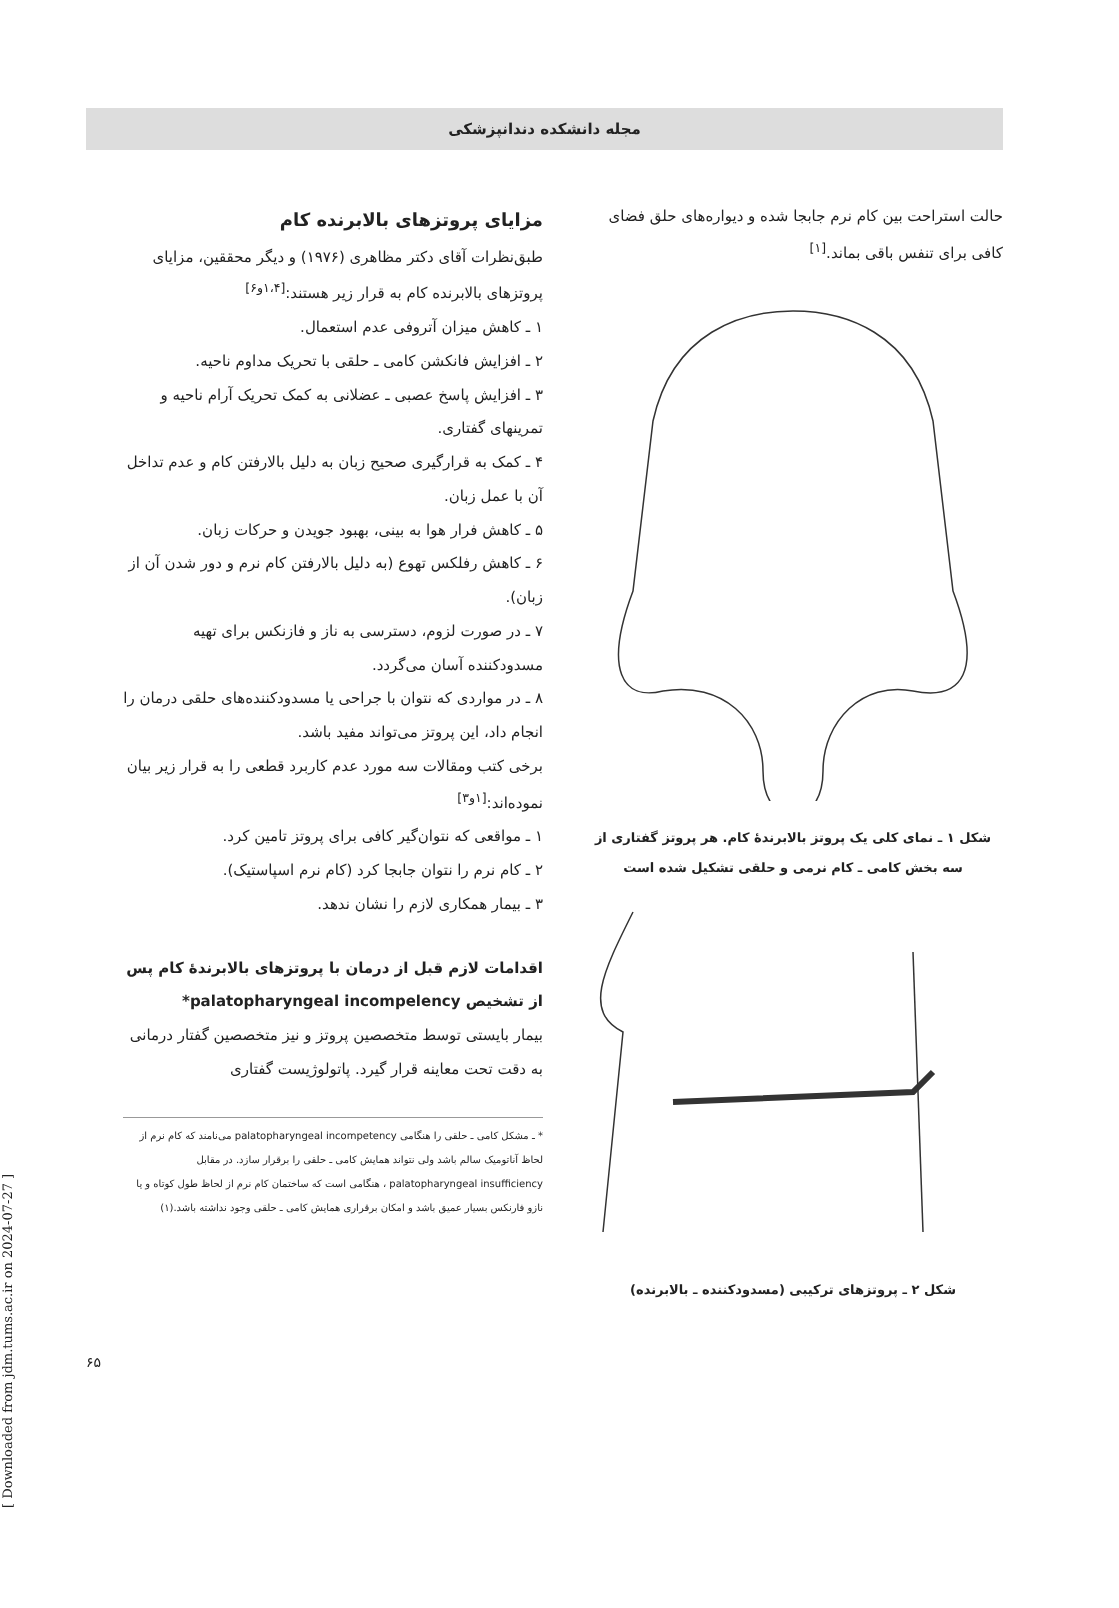مجله دانشکده دندانپزشکی
حالت استراحت بین کام نرم جابجا شده و دیواره‌های حلق فضای کافی برای تنفس باقی بماند.<sup>[۱]</sup>
شکل ۱ ـ نمای کلی یک پروتز بالابرندهٔ کام. هر پروتز گفتاری از سه بخش کامی ـ کام نرمی و حلقی تشکیل شده است
شکل ۲ ـ پروتزهای ترکیبی (مسدودکننده ـ بالابرنده)
مزایای پروتزهای بالابرنده کام
طبق‌نظرات آقای دکتر مظاهری (۱۹۷۶) و دیگر محققین، مزایای پروتزهای بالابرنده کام به قرار زیر هستند:<sup>[۱،۴و۶]</sup>
۱ ـ کاهش میزان آتروفی عدم استعمال.
۲ ـ افزایش فانکشن کامی ـ حلقی با تحریک مداوم ناحیه.
۳ ـ افزایش پاسخ عصبی ـ عضلانی به کمک تحریک آرام ناحیه و تمرینهای گفتاری.
۴ ـ کمک به قرارگیری صحیح زبان به دلیل بالارفتن کام و عدم تداخل آن با عمل زبان.
۵ ـ کاهش فرار هوا به بینی، بهبود جویدن و حرکات زبان.
۶ ـ کاهش رفلکس تهوع (به دلیل بالارفتن کام نرم و دور شدن آن از زبان).
۷ ـ در صورت لزوم، دسترسی به ناز و فازنکس برای تهیه مسدودکننده آسان می‌گردد.
۸ ـ در مواردی که نتوان با جراحی یا مسدودکننده‌های حلقی درمان را انجام داد، این پروتز می‌تواند مفید باشد.
برخی کتب ومقالات سه مورد عدم کاربرد قطعی را به قرار زیر بیان نموده‌اند:<sup>[۱و۳]</sup>
۱ ـ مواقعی که نتوان‌گیر کافی برای پروتز تامین کرد.
۲ ـ کام نرم را نتوان جابجا کرد (کام نرم اسپاستیک).
۳ ـ بیمار همکاری لازم را نشان ندهد.
اقدامات لازم قبل از درمان با پروتزهای بالابرندهٔ کام پس از تشخیص palatopharyngeal incompelency*
بیمار بایستی توسط متخصصین پروتز و نیز متخصصین گفتار درمانی به دقت تحت معاینه قرار گیرد. پاتولوژیست گفتاری
* ـ مشکل کامی ـ حلقی را هنگامی palatopharyngeal incompetency می‌نامند که کام نرم از لحاظ آناتومیک سالم باشد ولی نتواند همایش کامی ـ حلقی را برقرار سازد. در مقابل palatopharyngeal insufficiency ، هنگامی است که ساختمان کام نرم از لحاظ طول کوتاه و یا نازو فارنکس بسیار عمیق باشد و امکان برقراری همایش کامی ـ حلقی وجود نداشته باشد.(۱)
۶۵
[ Downloaded from jdm.tums.ac.ir on 2024-07-27 ]